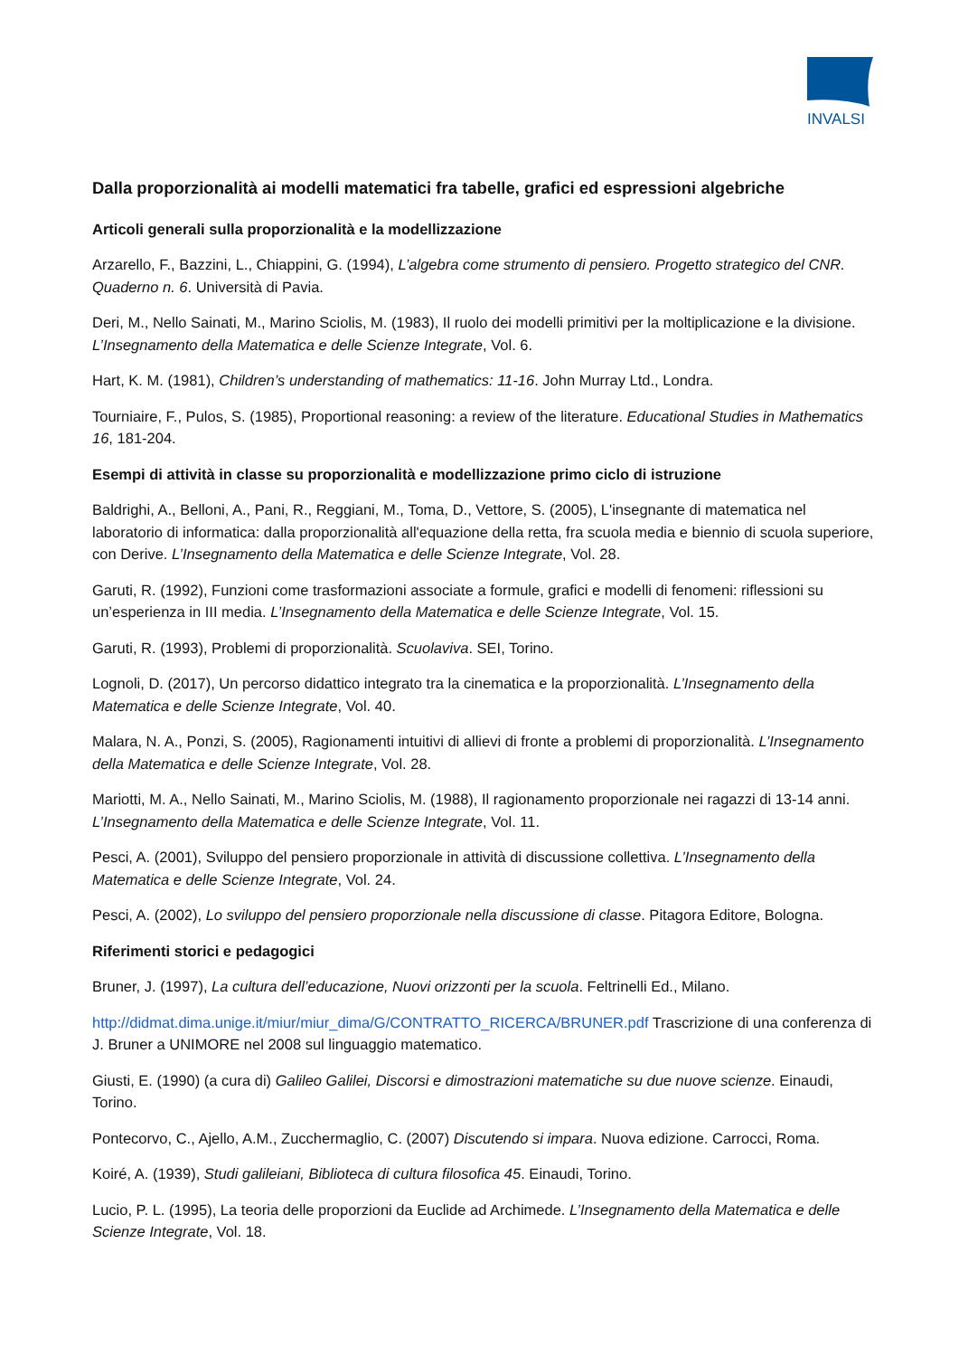INVALSI
Dalla proporzionalità ai modelli matematici fra tabelle, grafici ed espressioni algebriche
Articoli generali sulla proporzionalità e la modellizzazione
Arzarello, F., Bazzini, L., Chiappini, G. (1994), L’algebra come strumento di pensiero. Progetto strategico del CNR. Quaderno n. 6. Università di Pavia.
Deri, M., Nello Sainati, M., Marino Sciolis, M. (1983), Il ruolo dei modelli primitivi per la moltiplicazione e la divisione. L’Insegnamento della Matematica e delle Scienze Integrate, Vol. 6.
Hart, K. M. (1981), Children’s understanding of mathematics: 11-16. John Murray Ltd., Londra.
Tourniaire, F., Pulos, S. (1985), Proportional reasoning: a review of the literature. Educational Studies in Mathematics 16, 181-204.
Esempi di attività in classe su proporzionalità e modellizzazione primo ciclo di istruzione
Baldrighi, A., Belloni, A., Pani, R., Reggiani, M., Toma, D., Vettore, S. (2005), L'insegnante di matematica nel laboratorio di informatica: dalla proporzionalità all'equazione della retta, fra scuola media e biennio di scuola superiore, con Derive. L’Insegnamento della Matematica e delle Scienze Integrate, Vol. 28.
Garuti, R. (1992), Funzioni come trasformazioni associate a formule, grafici e modelli di fenomeni: riflessioni su un’esperienza in III media. L’Insegnamento della Matematica e delle Scienze Integrate, Vol. 15.
Garuti, R. (1993), Problemi di proporzionalità. Scuolaviva. SEI, Torino.
Lognoli, D. (2017), Un percorso didattico integrato tra la cinematica e la proporzionalità. L’Insegnamento della Matematica e delle Scienze Integrate, Vol. 40.
Malara, N. A., Ponzi, S. (2005), Ragionamenti intuitivi di allievi di fronte a problemi di proporzionalità. L’Insegnamento della Matematica e delle Scienze Integrate, Vol. 28.
Mariotti, M. A., Nello Sainati, M., Marino Sciolis, M. (1988), Il ragionamento proporzionale nei ragazzi di 13-14 anni. L’Insegnamento della Matematica e delle Scienze Integrate, Vol. 11.
Pesci, A. (2001), Sviluppo del pensiero proporzionale in attività di discussione collettiva. L’Insegnamento della Matematica e delle Scienze Integrate, Vol. 24.
Pesci, A. (2002), Lo sviluppo del pensiero proporzionale nella discussione di classe. Pitagora Editore, Bologna.
Riferimenti storici e pedagogici
Bruner, J. (1997), La cultura dell’educazione, Nuovi orizzonti per la scuola. Feltrinelli Ed., Milano.
http://didmat.dima.unige.it/miur/miur_dima/G/CONTRATTO_RICERCA/BRUNER.pdf Trascrizione di una conferenza di J. Bruner a UNIMORE nel 2008 sul linguaggio matematico.
Giusti, E. (1990) (a cura di) Galileo Galilei, Discorsi e dimostrazioni matematiche su due nuove scienze. Einaudi, Torino.
Pontecorvo, C., Ajello, A.M., Zucchermaglio, C. (2007) Discutendo si impara. Nuova edizione. Carrocci, Roma.
Koiré, A. (1939), Studi galileiani, Biblioteca di cultura filosofica 45. Einaudi, Torino.
Lucio, P. L. (1995), La teoria delle proporzioni da Euclide ad Archimede. L’Insegnamento della Matematica e delle Scienze Integrate, Vol. 18.